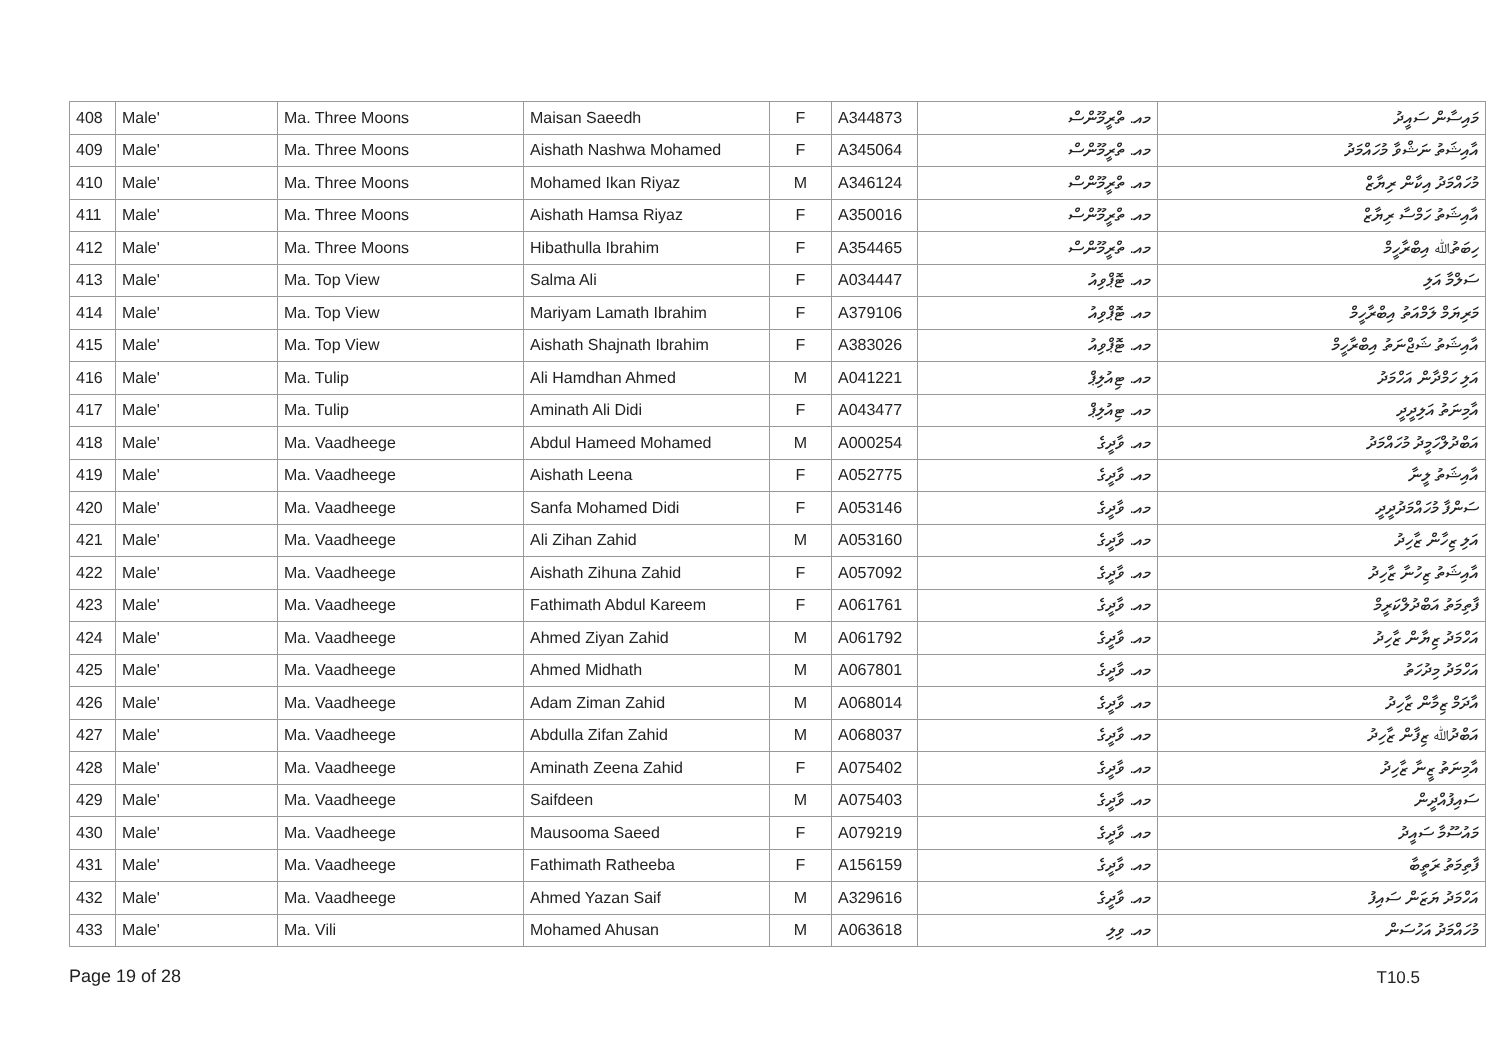| 408 | Male' | Ma. Three Moons | Maisan Saeedh | F | A344873 | މއ. ތްރީމޫންސް | މައިސާން ސައީދު |
| 409 | Male' | Ma. Three Moons | Aishath Nashwa Mohamed | F | A345064 | މއ. ތްރީމޫންސް | އާއިޝަތު ނަޝްވާ މުހައްމަދު |
| 410 | Male' | Ma. Three Moons | Mohamed Ikan Riyaz | M | A346124 | މއ. ތްރީމޫންސް | މުހައްމަދު އިކާން ރިޔާޒް |
| 411 | Male' | Ma. Three Moons | Aishath Hamsa Riyaz | F | A350016 | މއ. ތްރީމޫންސް | އާއިޝަތު ހަމްސާ ރިޔާޒް |
| 412 | Male' | Ma. Three Moons | Hibathulla Ibrahim | F | A354465 | މއ. ތްރީމޫންސް | ހިބަތުﷲ އިބްރާހީމް |
| 413 | Male' | Ma. Top View | Salma Ali | F | A034447 | މއ. ޓޮޕްވިއު | ސަލްމާ އަލި |
| 414 | Male' | Ma. Top View | Mariyam Lamath Ibrahim | F | A379106 | މއ. ޓޮޕްވިއު | މަރިޔަމް ލަމްއަތު އިބްރާހީމް |
| 415 | Male' | Ma. Top View | Aishath Shajnath Ibrahim | F | A383026 | މއ. ޓޮޕްވިއު | އާއިޝަތު ޝަޖްނަތު އިބްރާހީމް |
| 416 | Male' | Ma. Tulip | Ali Hamdhan Ahmed | M | A041221 | މއ. ޓިއުލިޕް | އަލި ހަމްދާން އަހްމަދު |
| 417 | Male' | Ma. Tulip | Aminath Ali Didi | F | A043477 | މއ. ޓިއުލިޕް | އާމިނަތު އަލިދީދީ |
| 418 | Male' | Ma. Vaadheege | Abdul Hameed Mohamed | M | A000254 | މއ. ވާދީގެ | އަބްދުލްހަމީދު މުހައްމަދު |
| 419 | Male' | Ma. Vaadheege | Aishath Leena | F | A052775 | މއ. ވާދީގެ | އާއިޝަތު ލީނާ |
| 420 | Male' | Ma. Vaadheege | Sanfa Mohamed Didi | F | A053146 | މއ. ވާދީގެ | ސަންފާ މުހައްމަދުދީދީ |
| 421 | Male' | Ma. Vaadheege | Ali Zihan Zahid | M | A053160 | މއ. ވާދީގެ | އަލި ޒިހާން ޒާހިދު |
| 422 | Male' | Ma. Vaadheege | Aishath Zihuna Zahid | F | A057092 | މއ. ވާދީގެ | އާއިޝަތު ޒިހުނާ ޒާހިދު |
| 423 | Male' | Ma. Vaadheege | Fathimath Abdul Kareem | F | A061761 | މއ. ވާދީގެ | ފާތިމަތު އަބްދުލްކަރީމް |
| 424 | Male' | Ma. Vaadheege | Ahmed Ziyan Zahid | M | A061792 | މއ. ވާދީގެ | އަހްމަދު ޒިޔާން ޒާހިދު |
| 425 | Male' | Ma. Vaadheege | Ahmed Midhath | M | A067801 | މއ. ވާދީގެ | އަހްމަދު މިދުހަތު |
| 426 | Male' | Ma. Vaadheege | Adam Ziman Zahid | M | A068014 | މއ. ވާދީގެ | އާދަމް ޒިމާން ޒާހިދު |
| 427 | Male' | Ma. Vaadheege | Abdulla Zifan Zahid | M | A068037 | މއ. ވާދީގެ | އަބްދުﷲ ޒިފާން ޒާހިދު |
| 428 | Male' | Ma. Vaadheege | Aminath Zeena Zahid | F | A075402 | މއ. ވާދީގެ | އާމިނަތު ޒީނާ ޒާހިދު |
| 429 | Male' | Ma. Vaadheege | Saifdeen | M | A075403 | މއ. ވާދީގެ | ސައިފުއްދީން |
| 430 | Male' | Ma. Vaadheege | Mausooma Saeed | F | A079219 | މއ. ވާދީގެ | މައުސޫމާ ސައީދު |
| 431 | Male' | Ma. Vaadheege | Fathimath Ratheeba | F | A156159 | މއ. ވާދީގެ | ފާތިމަތު ރަތީބާ |
| 432 | Male' | Ma. Vaadheege | Ahmed Yazan Saif | M | A329616 | މއ. ވާދީގެ | އަހްމަދު ޔަޒަން ސައިފު |
| 433 | Male' | Ma. Vili | Mohamed Ahusan | M | A063618 | މއ. ވިލި | މުހައްމަދު އަހުސަން |
Page 19 of 28 T10.5